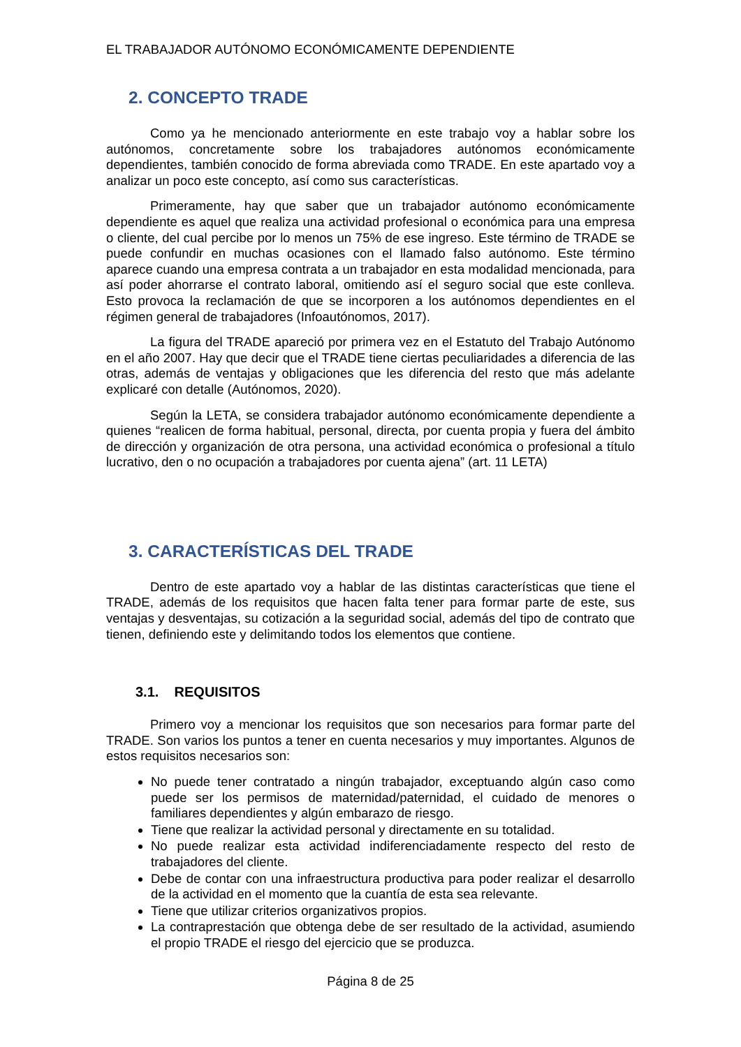EL TRABAJADOR AUTÓNOMO ECONÓMICAMENTE DEPENDIENTE
2. CONCEPTO TRADE
Como ya he mencionado anteriormente en este trabajo voy a hablar sobre los autónomos, concretamente sobre los trabajadores autónomos económicamente dependientes, también conocido de forma abreviada como TRADE. En este apartado voy a analizar un poco este concepto, así como sus características.
Primeramente, hay que saber que un trabajador autónomo económicamente dependiente es aquel que realiza una actividad profesional o económica para una empresa o cliente, del cual percibe por lo menos un 75% de ese ingreso. Este término de TRADE se puede confundir en muchas ocasiones con el llamado falso autónomo. Este término aparece cuando una empresa contrata a un trabajador en esta modalidad mencionada, para así poder ahorrarse el contrato laboral, omitiendo así el seguro social que este conlleva. Esto provoca la reclamación de que se incorporen a los autónomos dependientes en el régimen general de trabajadores (Infoautónomos, 2017).
La figura del TRADE apareció por primera vez en el Estatuto del Trabajo Autónomo en el año 2007. Hay que decir que el TRADE tiene ciertas peculiaridades a diferencia de las otras, además de ventajas y obligaciones que les diferencia del resto que más adelante explicaré con detalle (Autónomos, 2020).
Según la LETA, se considera trabajador autónomo económicamente dependiente a quienes “realicen de forma habitual, personal, directa, por cuenta propia y fuera del ámbito de dirección y organización de otra persona, una actividad económica o profesional a título lucrativo, den o no ocupación a trabajadores por cuenta ajena” (art. 11 LETA)
3. CARACTERÍSTICAS DEL TRADE
Dentro de este apartado voy a hablar de las distintas características que tiene el TRADE, además de los requisitos que hacen falta tener para formar parte de este, sus ventajas y desventajas, su cotización a la seguridad social, además del tipo de contrato que tienen, definiendo este y delimitando todos los elementos que contiene.
3.1. REQUISITOS
Primero voy a mencionar los requisitos que son necesarios para formar parte del TRADE. Son varios los puntos a tener en cuenta necesarios y muy importantes. Algunos de estos requisitos necesarios son:
No puede tener contratado a ningún trabajador, exceptuando algún caso como puede ser los permisos de maternidad/paternidad, el cuidado de menores o familiares dependientes y algún embarazo de riesgo.
Tiene que realizar la actividad personal y directamente en su totalidad.
No puede realizar esta actividad indiferenciadamente respecto del resto de trabajadores del cliente.
Debe de contar con una infraestructura productiva para poder realizar el desarrollo de la actividad en el momento que la cuantía de esta sea relevante.
Tiene que utilizar criterios organizativos propios.
La contraprestación que obtenga debe de ser resultado de la actividad, asumiendo el propio TRADE el riesgo del ejercicio que se produzca.
Página 8 de 25